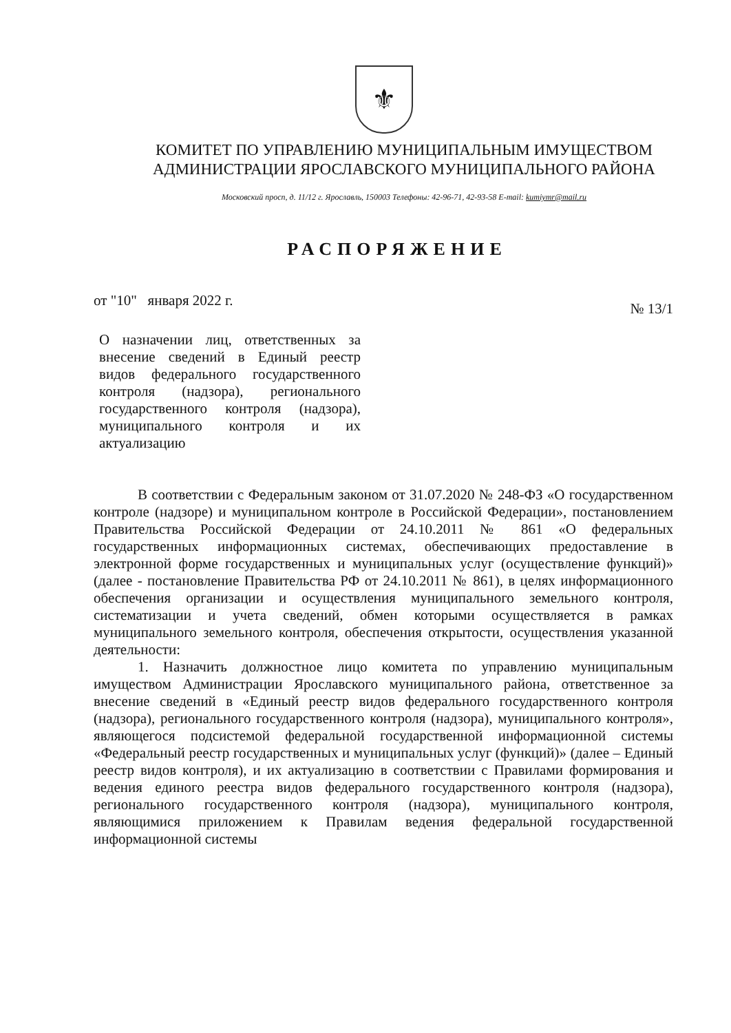⚜
КОМИТЕТ ПО УПРАВЛЕНИЮ МУНИЦИПАЛЬНЫМ ИМУЩЕСТВОМ
АДМИНИСТРАЦИИ ЯРОСЛАВСКОГО МУНИЦИПАЛЬНОГО РАЙОНА
Московский просп, д. 11/12 г. Ярославль, 150003 Телефоны: 42-96-71, 42-93-58 E-mail: kumiymr@mail.ru
РАСПОРЯЖЕНИЕ
от "10" января 2022 г.
№ 13/1
О назначении лиц, ответственных за внесение сведений в Единый реестр видов федерального государственного контроля (надзора), регионального государственного контроля (надзора), муниципального контроля и их актуализацию
В соответствии с Федеральным законом от 31.07.2020 № 248-ФЗ «О государственном контроле (надзоре) и муниципальном контроле в Российской Федерации», постановлением Правительства Российской Федерации от 24.10.2011 № 861 «О федеральных государственных информационных системах, обеспечивающих предоставление в электронной форме государственных и муниципальных услуг (осуществление функций)» (далее - постановление Правительства РФ от 24.10.2011 № 861), в целях информационного обеспечения организации и осуществления муниципального земельного контроля, систематизации и учета сведений, обмен которыми осуществляется в рамках муниципального земельного контроля, обеспечения открытости, осуществления указанной деятельности:
1. Назначить должностное лицо комитета по управлению муниципальным имуществом Администрации Ярославского муниципального района, ответственное за внесение сведений в «Единый реестр видов федерального государственного контроля (надзора), регионального государственного контроля (надзора), муниципального контроля», являющегося подсистемой федеральной государственной информационной системы «Федеральный реестр государственных и муниципальных услуг (функций)» (далее – Единый реестр видов контроля), и их актуализацию в соответствии с Правилами формирования и ведения единого реестра видов федерального государственного контроля (надзора), регионального государственного контроля (надзора), муниципального контроля, являющимися приложением к Правилам ведения федеральной государственной информационной системы